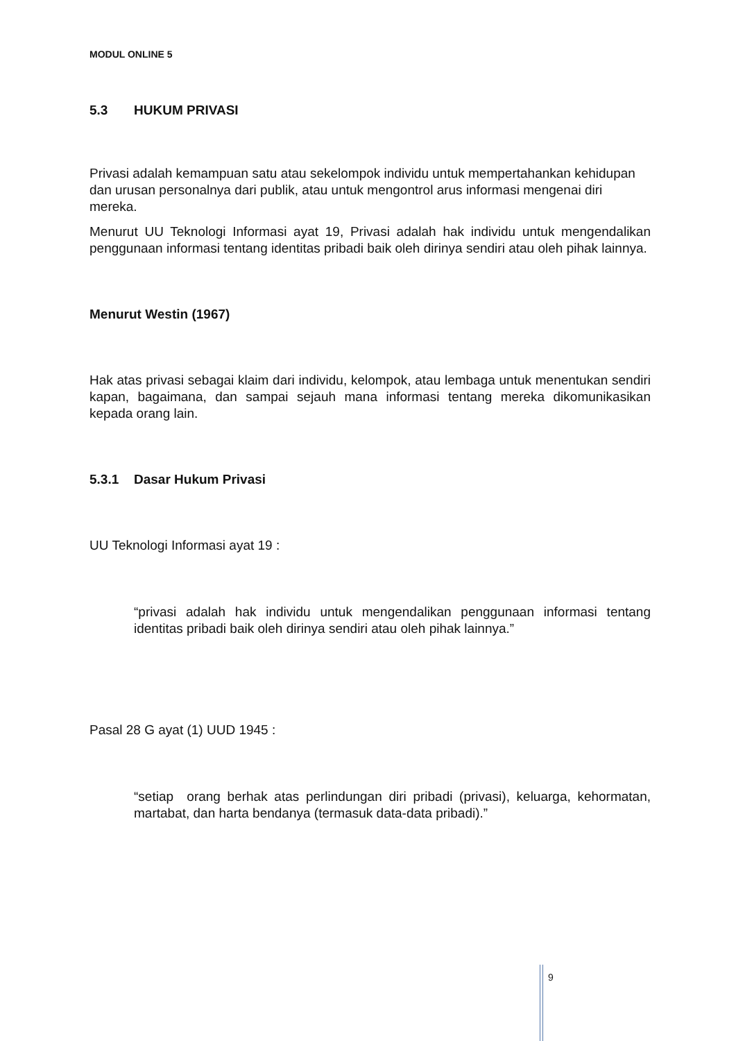MODUL ONLINE 5
5.3 HUKUM PRIVASI
Privasi adalah kemampuan satu atau sekelompok individu untuk mempertahankan kehidupan dan urusan personalnya dari publik, atau untuk mengontrol arus informasi mengenai diri mereka.
Menurut UU Teknologi Informasi ayat 19, Privasi adalah hak individu untuk mengendalikan penggunaan informasi tentang identitas pribadi baik oleh dirinya sendiri atau oleh pihak lainnya.
Menurut Westin (1967)
Hak atas privasi sebagai klaim dari individu, kelompok, atau lembaga untuk menentukan sendiri kapan, bagaimana, dan sampai sejauh mana informasi tentang mereka dikomunikasikan kepada orang lain.
5.3.1 Dasar Hukum Privasi
UU Teknologi Informasi ayat 19 :
“privasi adalah hak individu untuk mengendalikan penggunaan informasi tentang identitas pribadi baik oleh dirinya sendiri atau oleh pihak lainnya.”
Pasal 28 G ayat (1) UUD 1945 :
“setiap orang berhak atas perlindungan diri pribadi (privasi), keluarga, kehormatan, martabat, dan harta bendanya (termasuk data-data pribadi).”
9